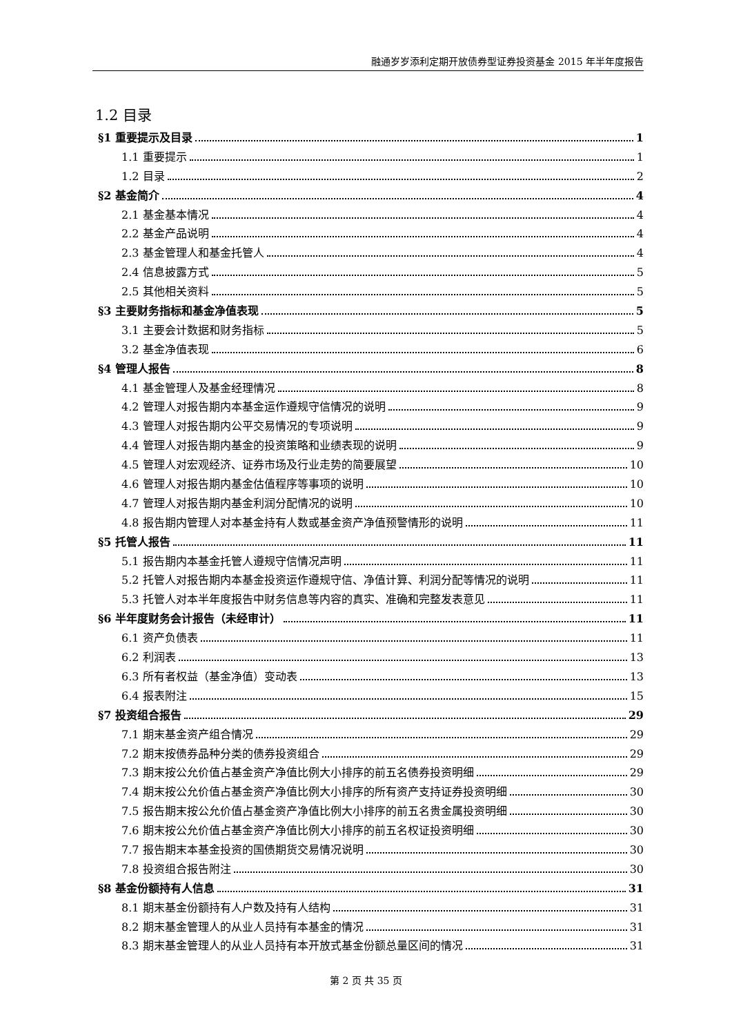融通岁岁添利定期开放债券型证券投资基金 2015 年半年度报告
1.2 目录
§1 重要提示及目录 1
1.1 重要提示 1
1.2 目录 2
§2 基金简介 4
2.1 基金基本情况 4
2.2 基金产品说明 4
2.3 基金管理人和基金托管人 4
2.4 信息披露方式 5
2.5 其他相关资料 5
§3 主要财务指标和基金净值表现 5
3.1 主要会计数据和财务指标 5
3.2 基金净值表现 6
§4 管理人报告 8
4.1 基金管理人及基金经理情况 8
4.2 管理人对报告期内本基金运作遵规守信情况的说明 9
4.3 管理人对报告期内公平交易情况的专项说明 9
4.4 管理人对报告期内基金的投资策略和业绩表现的说明 9
4.5 管理人对宏观经济、证券市场及行业走势的简要展望 10
4.6 管理人对报告期内基金估值程序等事项的说明 10
4.7 管理人对报告期内基金利润分配情况的说明 10
4.8 报告期内管理人对本基金持有人数或基金资产净值预警情形的说明 11
§5 托管人报告 11
5.1 报告期内本基金托管人遵规守信情况声明 11
5.2 托管人对报告期内本基金投资运作遵规守信、净值计算、利润分配等情况的说明 11
5.3 托管人对本半年度报告中财务信息等内容的真实、准确和完整发表意见 11
§6 半年度财务会计报告（未经审计） 11
6.1 资产负债表 11
6.2 利润表 13
6.3 所有者权益（基金净值）变动表 13
6.4 报表附注 15
§7 投资组合报告 29
7.1 期末基金资产组合情况 29
7.2 期末按债券品种分类的债券投资组合 29
7.3 期末按公允价值占基金资产净值比例大小排序的前五名债券投资明细 29
7.4 期末按公允价值占基金资产净值比例大小排序的所有资产支持证券投资明细 30
7.5 报告期末按公允价值占基金资产净值比例大小排序的前五名贵金属投资明细 30
7.6 期末按公允价值占基金资产净值比例大小排序的前五名权证投资明细 30
7.7 报告期末本基金投资的国债期货交易情况说明 30
7.8 投资组合报告附注 30
§8 基金份额持有人信息 31
8.1 期末基金份额持有人户数及持有人结构 31
8.2 期末基金管理人的从业人员持有本基金的情况 31
8.3 期末基金管理人的从业人员持有本开放式基金份额总量区间的情况 31
第 2 页 共 35 页